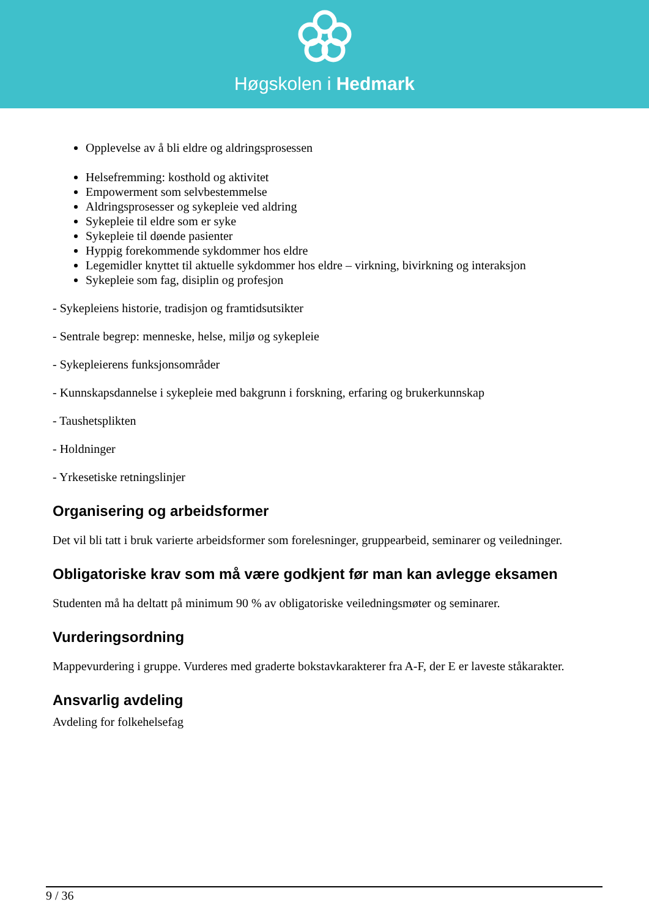Høgskolen i Hedmark
Opplevelse av å bli eldre og aldringsprosessen
Helsefremming: kosthold og aktivitet
Empowerment som selvbestemmelse
Aldringsprosesser og sykepleie ved aldring
Sykepleie til eldre som er syke
Sykepleie til døende pasienter
Hyppig forekommende sykdommer hos eldre
Legemidler knyttet til aktuelle sykdommer hos eldre – virkning, bivirkning og interaksjon
Sykepleie som fag, disiplin og profesjon
- Sykepleiens historie, tradisjon og framtidsutsikter
- Sentrale begrep: menneske, helse, miljø og sykepleie
- Sykepleierens funksjonsområder
- Kunnskapsdannelse i sykepleie med bakgrunn i forskning, erfaring og brukerkunnskap
- Taushetsplikten
- Holdninger
- Yrkesetiske retningslinjer
Organisering og arbeidsformer
Det vil bli tatt i bruk varierte arbeidsformer som forelesninger, gruppearbeid, seminarer og veiledninger.
Obligatoriske krav som må være godkjent før man kan avlegge eksamen
Studenten må ha deltatt på minimum 90 % av obligatoriske veiledningsmøter og seminarer.
Vurderingsordning
Mappevurdering i gruppe. Vurderes med graderte bokstavkarakterer fra A-F, der E er laveste ståkarakter.
Ansvarlig avdeling
Avdeling for folkehelsefag
9 / 36